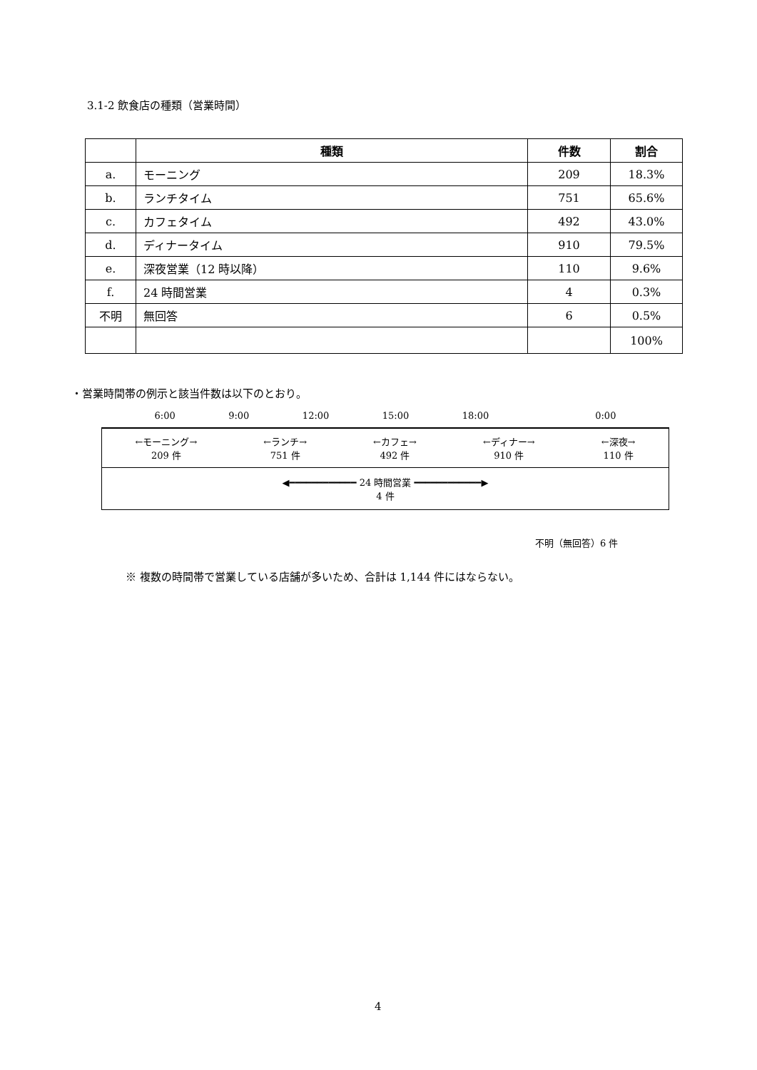3.1-2 飲食店の種類（営業時間）
| | 種類 | 件数 | 割合 |
| --- | --- | --- | --- |
| a. | モーニング | 209 | 18.3% |
| b. | ランチタイム | 751 | 65.6% |
| c. | カフェタイム | 492 | 43.0% |
| d. | ディナータイム | 910 | 79.5% |
| e. | 深夜営業（12 時以降） | 110 | 9.6% |
| f. | 24 時間営業 | 4 | 0.3% |
| 不明 | 無回答 | 6 | 0.5% |
| | | | 100% |
・営業時間帯の例示と該当件数は以下のとおり。
6:00 9:00 12:00 15:00 18:00 0:00
←モーニング→
209 件 ←ランチ→
751 件 ←カフェ→
492 件 ←ディナー→
910 件 ←深夜→
110 件
◀━━━━━━━━━━━━ 24 時間営業 ━━━━━━━━━━━━▶
4 件
不明（無回答）6 件
※ 複数の時間帯で営業している店舗が多いため、合計は 1,144 件にはならない。
4